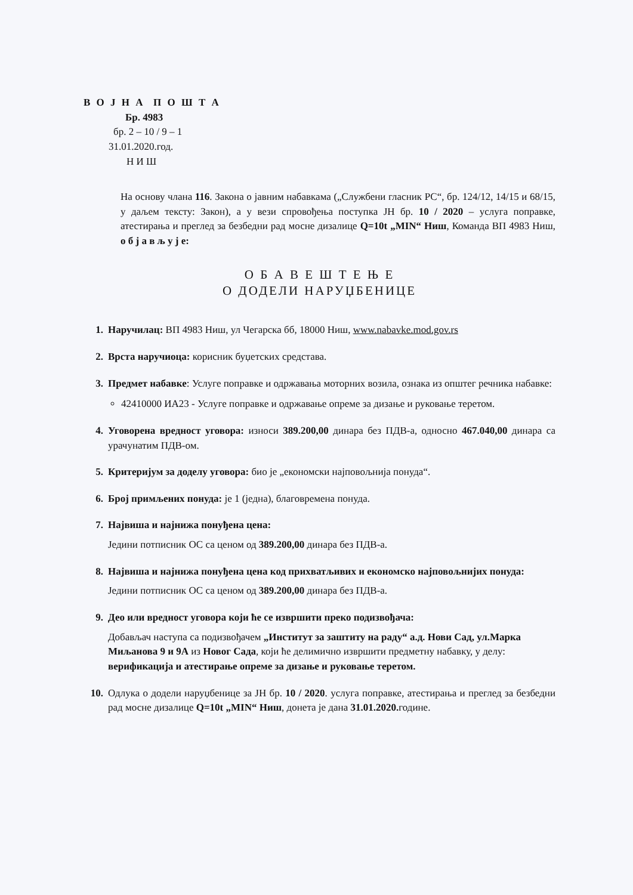В О Ј Н А П О Ш Т А
Бр. 4983
бр. 2 – 10 / 9 – 1
31.01.2020.год.
Н И Ш
На основу члана 116. Закона о јавним набавкама („Службени гласник РС“, бр. 124/12, 14/15 и 68/15, у даљем тексту: Закон), а у вези спровођења поступка ЈН бр. 10 / 2020 – услуга поправке, атестирања и преглед за безбедни рад мосне дизалице Q=10t „MIN“ Ниш, Команда ВП 4983 Ниш, о б ј а в љ у ј е:
О Б А В Е Ш Т Е Њ Е
О ДОДЕЛИ НАРУЏБЕНИЦЕ
1. Наручилац: ВП 4983 Ниш, ул Чегарска бб, 18000 Ниш, www.nabavke.mod.gov.rs
2. Врста наручиоца: корисник буџетских средстава.
3. Предмет набавке: Услуге поправке и одржавања моторних возила, ознака из општег речника набавке:
42410000 ИА23 - Услуге поправке и одржавање опреме за дизање и руковање теретом.
4. Уговорена вредност уговора: износи 389.200,00 динара без ПДВ-а, односно 467.040,00 динара са урачунатим ПДВ-ом.
5. Критеријум за доделу уговора: био је „економски најповољнија понуда“.
6. Број примљених понуда: је 1 (једна), благовремена понуда.
7. Највиша и најнижа понуђена цена:
Једини потписник ОС са ценом од 389.200,00 динара без ПДВ-а.
8. Највиша и најнижа понуђена цена код прихватљивих и економско најповољнијих понуда:
Једини потписник ОС са ценом од 389.200,00 динара без ПДВ-а.
9. Део или вредност уговора који ће се извршити преко подизвођача:
Добављач наступа са подизвођачем „Институт за заштиту на раду“ а.д. Нови Сад, ул.Марка Миљанова 9 и 9А из Новог Сада, који ће делимично извршити предметну набавку, у делу: верификација и атестирање опреме за дизање и руковање теретом.
10. Одлука о додели наруџбенице за ЈН бр. 10 / 2020. услуга поправке, атестирања и преглед за безбедни рад мосне дизалице Q=10t „MIN“ Ниш, донета је дана 31.01.2020. године.